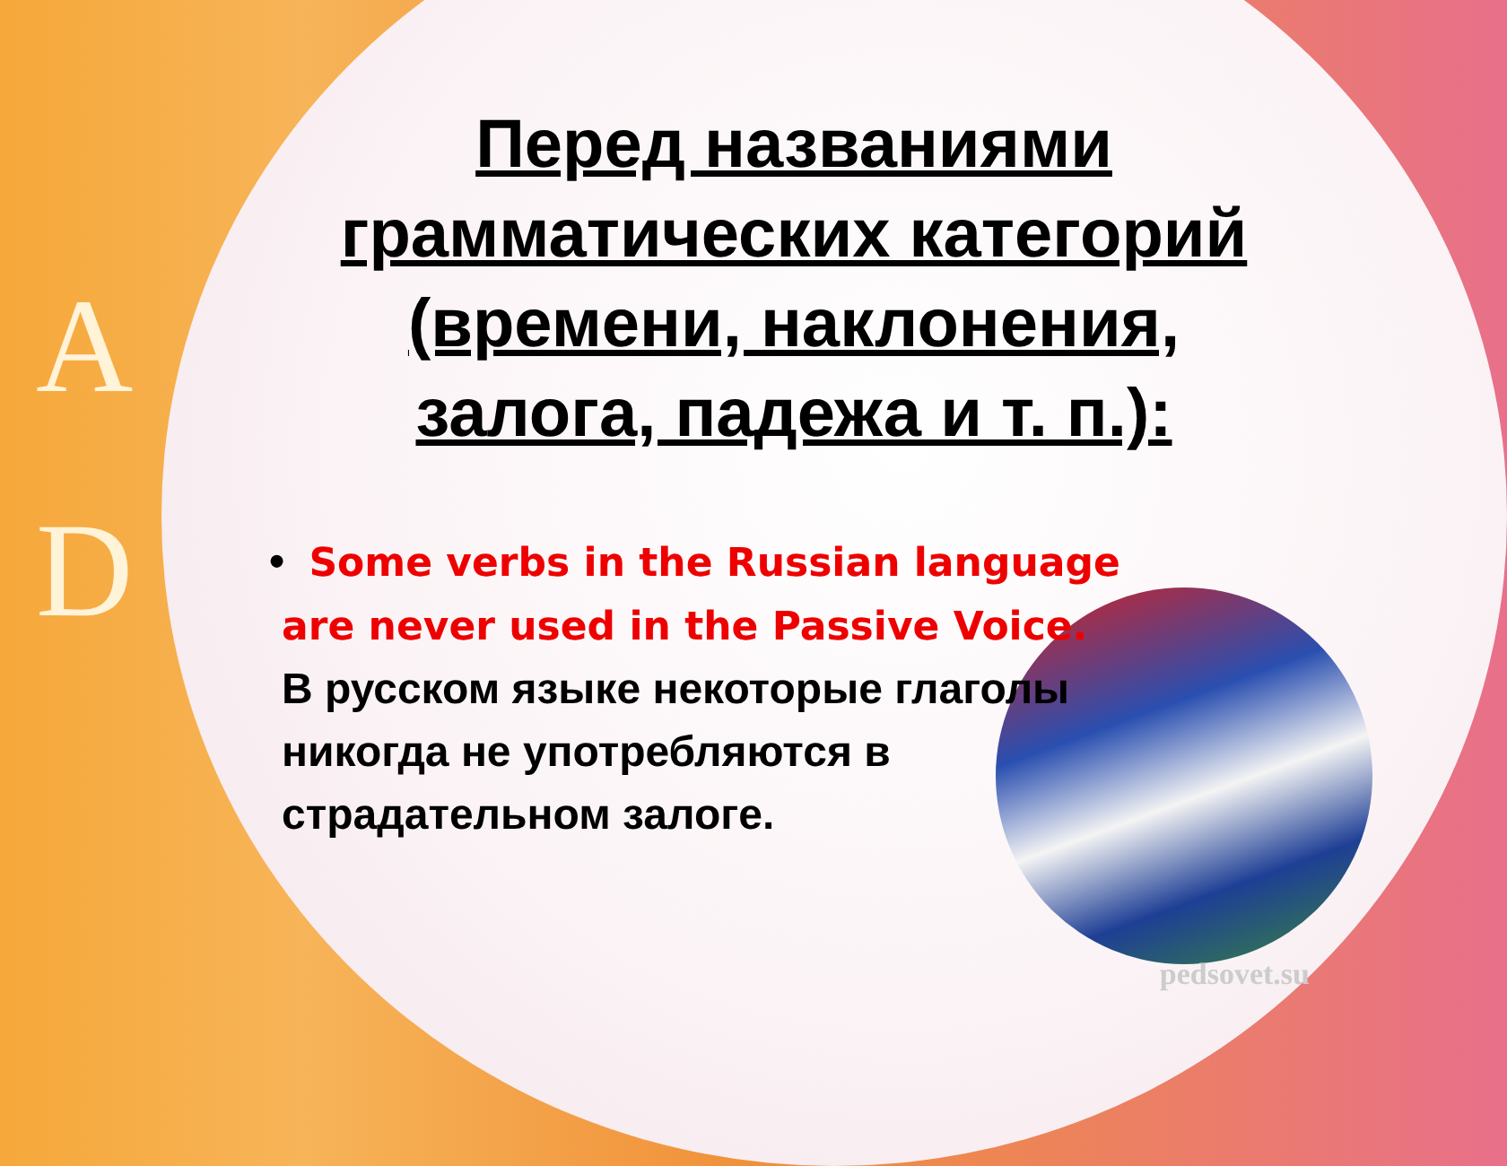A
D
Перед названиями грамматических категорий (времени, наклонения, залога, падежа и т. п.):
• Some verbs in the Russian language are never used in the Passive Voice.
В русском языке некоторые глаголы никогда не употребляются в страдательном залоге.
pedsovet.su